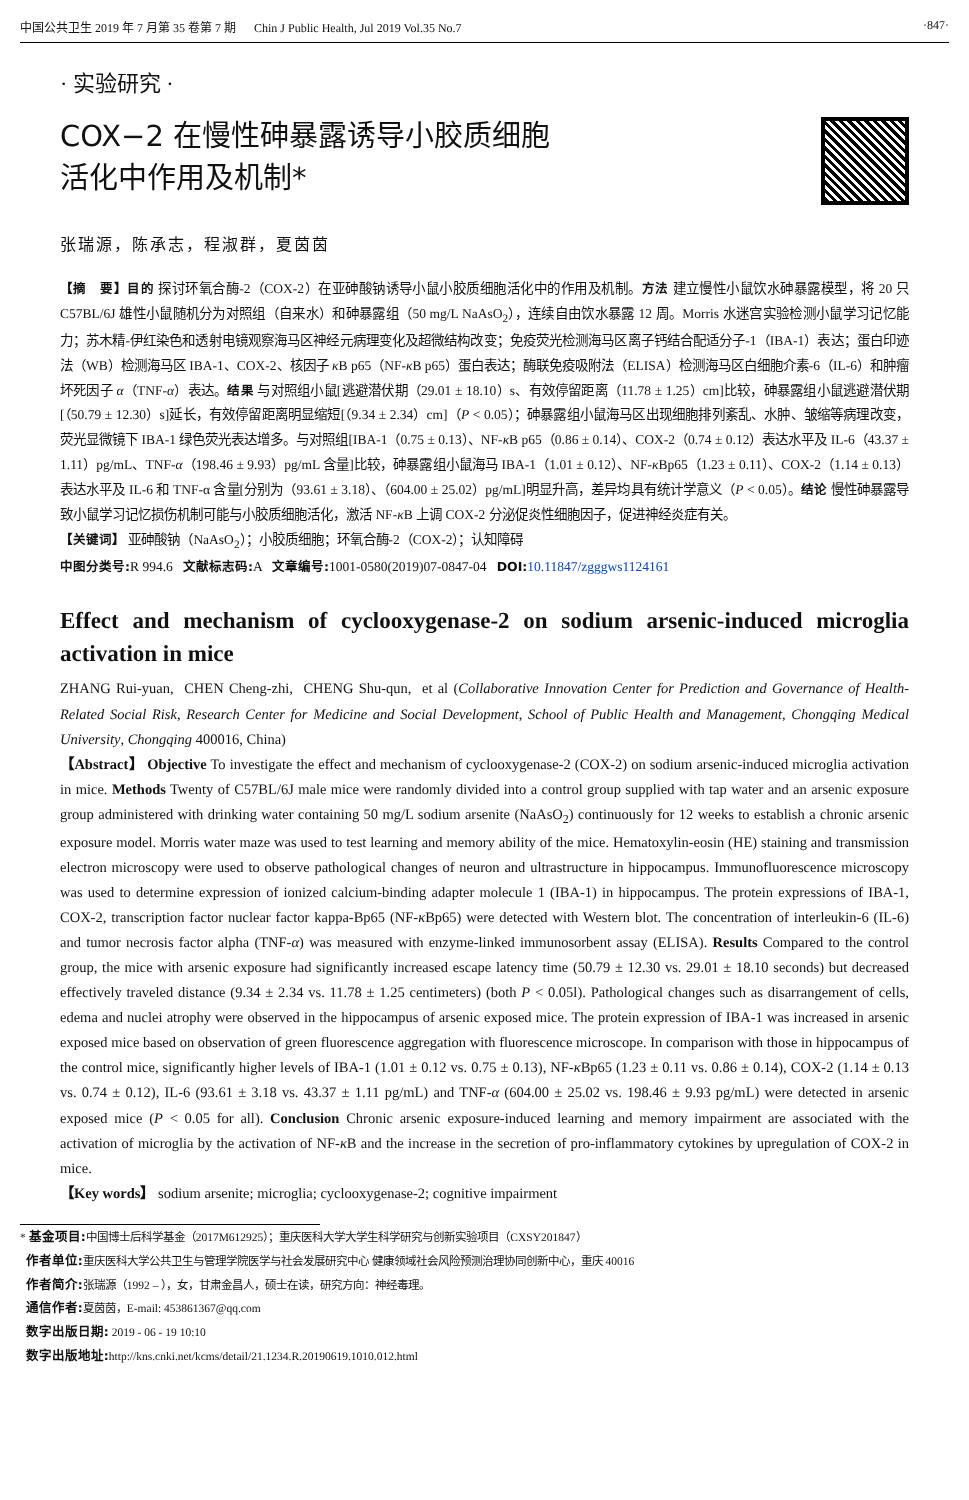中国公共卫生 2019 年 7 月第 35 卷第 7 期 Chin J Public Health, Jul 2019 Vol.35 No.7 ·847·
· 实验研究 ·
COX−2 在慢性砷暴露诱导小胶质细胞
活化中作用及机制*
张瑞源，陈承志，程淑群，夏茵茵
【摘　要】目的 探讨环氧合酶-2（COX-2）在亚砷酸钠诱导小鼠小胶质细胞活化中的作用及机制。方法 建立慢性小鼠饮水砷暴露模型，将 20 只 C57BL/6J 雄性小鼠随机分为对照组（自来水）和砷暴露组（50 mg/L NaAsO<sub>2</sub>），连续自由饮水暴露 12 周。Morris 水迷宫实验检测小鼠学习记忆能力；苏木精-伊红染色和透射电镜观察海马区神经元病理变化及超微结构改变；免疫荧光检测海马区离子钙结合配适分子-1（IBA-1）表达；蛋白印迹法（WB）检测海马区 IBA-1、COX-2、核因子 κ B p65（NF-κ B p65）蛋白表达；酶联免疫吸附法（ELISA）检测海马区白细胞介素-6（IL-6）和肿瘤坏死因子 α（TNF-α）表达。结果 与对照组小鼠[逃避潜伏期（29.01 ± 18.10）s、有效停留距离（11.78 ± 1.25）cm]比较，砷暴露组小鼠逃避潜伏期[（50.79 ± 12.30）s]延长，有效停留距离明显缩短[（9.34 ± 2.34）cm]（P < 0.05）；砷暴露组小鼠海马区出现细胞排列紊乱、水肿、皱缩等病理改变，荧光显微镜下 IBA-1 绿色荧光表达增多。与对照组[IBA-1（0.75 ± 0.13）、NF-κ B p65（0.86 ± 0.14）、COX-2（0.74 ± 0.12）表达水平及 IL-6（43.37 ± 1.11）pg/mL、TNF-α（198.46 ± 9.93）pg/mL 含量]比较，砷暴露组小鼠海马 IBA-1（1.01 ± 0.12）、NF-κ Bp65（1.23 ± 0.11）、COX-2（1.14 ± 0.13）表达水平及 IL-6 和 TNF-α 含量[分别为（93.61 ± 3.18）、（604.00 ± 25.02）pg/mL]明显升高，差异均具有统计学意义（P < 0.05）。结论 慢性砷暴露导致小鼠学习记忆损伤机制可能与小胶质细胞活化，激活 NF-κ B 上调 COX-2 分泌促炎性细胞因子，促进神经炎症有关。
【关键词】 亚砷酸钠（NaAsO<sub>2</sub>）；小胶质细胞；环氧合酶-2（COX-2）；认知障碍
中图分类号: R 994.6 文献标志码: A 文章编号: 1001-0580(2019)07-0847-04 DOI: 10.11847/zgggws1124161
Effect and mechanism of cyclooxygenase-2 on sodium arsenic-induced microglia activation in mice
ZHANG Rui-yuan, CHEN Cheng-zhi, CHENG Shu-qun, et al (Collaborative Innovation Center for Prediction and Governance of Health-Related Social Risk, Research Center for Medicine and Social Development, School of Public Health and Management, Chongqing Medical University, Chongqing 400016, China)
【Abstract】 Objective To investigate the effect and mechanism of cyclooxygenase-2 (COX-2) on sodium arsenic-induced microglia activation in mice. Methods Twenty of C57BL/6J male mice were randomly divided into a control group supplied with tap water and an arsenic exposure group administered with drinking water containing 50 mg/L sodium arsenite (NaAsO<sub>2</sub>) continuously for 12 weeks to establish a chronic arsenic exposure model. Morris water maze was used to test learning and memory ability of the mice. Hematoxylin-eosin (HE) staining and transmission electron microscopy were used to observe pathological changes of neuron and ultrastructure in hippocampus. Immunofluorescence microscopy was used to determine expression of ionized calcium-binding adapter molecule 1 (IBA-1) in hippocampus. The protein expressions of IBA-1, COX-2, transcription factor nuclear factor kappa-Bp65 (NF-κ Bp65) were detected with Western blot. The concentration of interleukin-6 (IL-6) and tumor necrosis factor alpha (TNF-α) was measured with enzyme-linked immunosorbent assay (ELISA). Results Compared to the control group, the mice with arsenic exposure had significantly increased escape latency time (50.79 ± 12.30 vs. 29.01 ± 18.10 seconds) but decreased effectively traveled distance (9.34 ± 2.34 vs. 11.78 ± 1.25 centimeters) (both P < 0.05l). Pathological changes such as disarrangement of cells, edema and nuclei atrophy were observed in the hippocampus of arsenic exposed mice. The protein expression of IBA-1 was increased in arsenic exposed mice based on observation of green fluorescence aggregation with fluorescence microscope. In comparison with those in hippocampus of the control mice, significantly higher levels of IBA-1 (1.01 ± 0.12 vs. 0.75 ± 0.13), NF-κ Bp65 (1.23 ± 0.11 vs. 0.86 ± 0.14), COX-2 (1.14 ± 0.13 vs. 0.74 ± 0.12), IL-6 (93.61 ± 3.18 vs. 43.37 ± 1.11 pg/mL) and TNF-α (604.00 ± 25.02 vs. 198.46 ± 9.93 pg/mL) were detected in arsenic exposed mice (P < 0.05 for all). Conclusion Chronic arsenic exposure-induced learning and memory impairment are associated with the activation of microglia by the activation of NF-κ B and the increase in the secretion of pro-inflammatory cytokines by upregulation of COX-2 in mice.
【Key words】 sodium arsenite; microglia; cyclooxygenase-2; cognitive impairment
* 基金项目: 中国博士后科学基金（2017M612925）；重庆医科大学大学生科学研究与创新实验项目（CXSY201847）
作者单位: 重庆医科大学公共卫生与管理学院医学与社会发展研究中心 健康领域社会风险预测治理协同创新中心，重庆 40016
作者简介: 张瑞源（1992 – ），女，甘肃金昌人，硕士在读，研究方向：神经毒理。
通信作者: 夏茵茵，E-mail: 453861367@qq.com
数字出版日期: 2019 - 06 - 19 10:10
数字出版地址: http://kns.cnki.net/kcms/detail/21.1234.R.20190619.1010.012.html